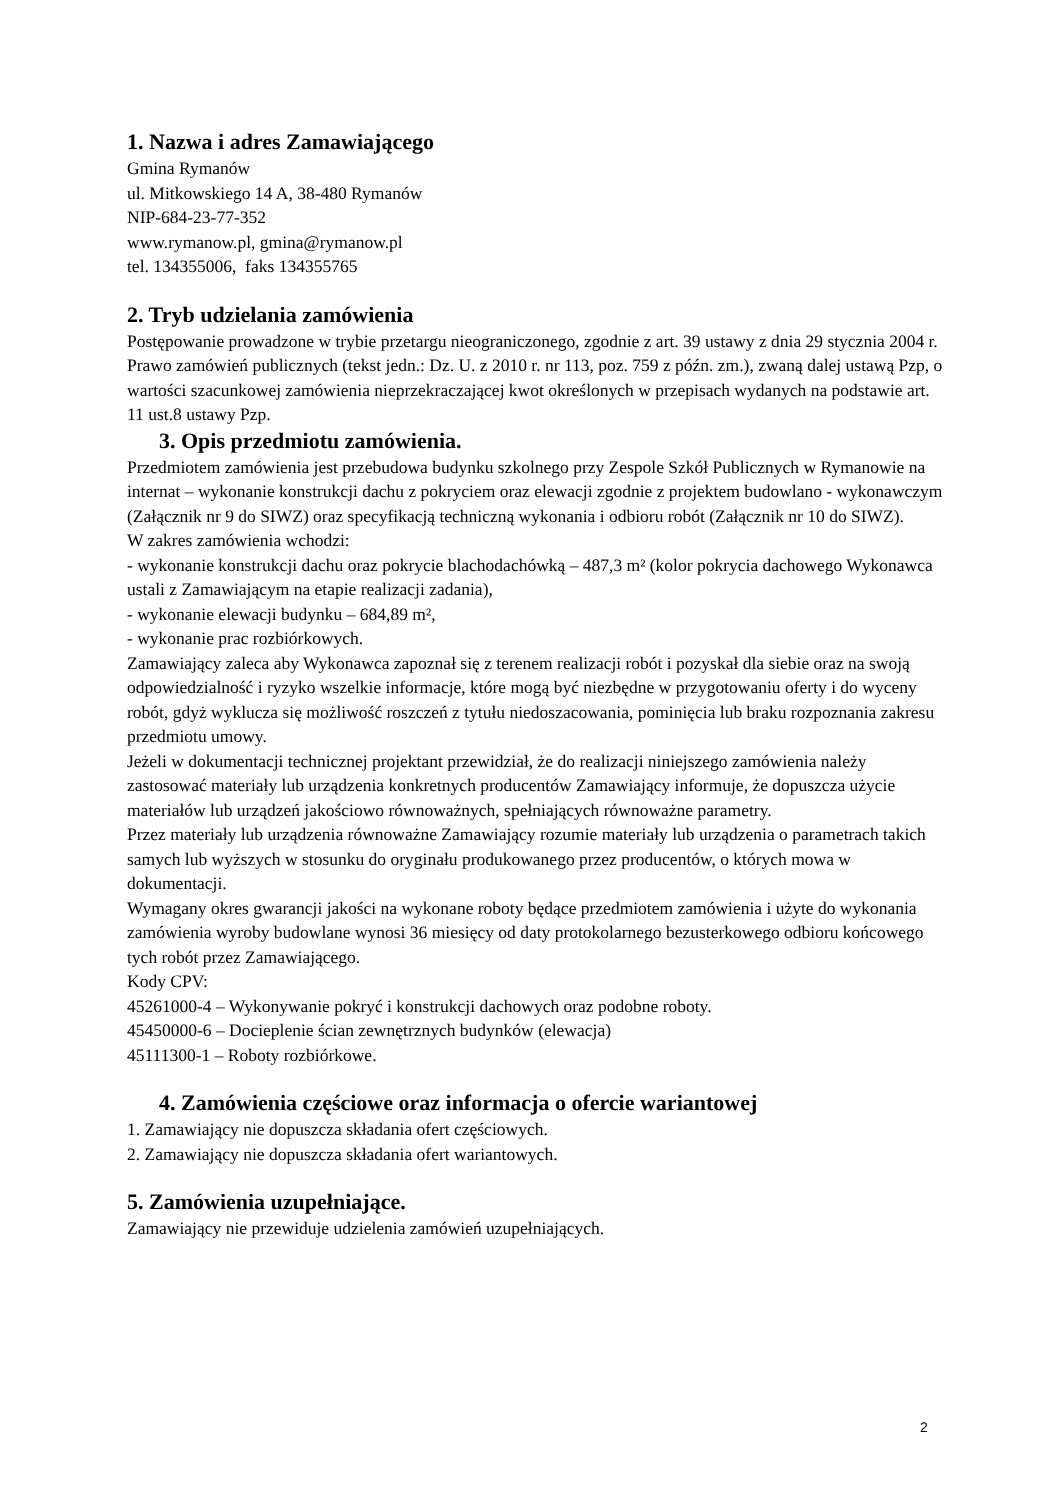1. Nazwa i adres Zamawiającego
Gmina Rymanów
ul. Mitkowskiego 14 A, 38-480 Rymanów
NIP-684-23-77-352
www.rymanow.pl, gmina@rymanow.pl
tel. 134355006, faks 134355765
2. Tryb udzielania zamówienia
Postępowanie prowadzone w trybie przetargu nieograniczonego, zgodnie z art. 39 ustawy z dnia 29 stycznia 2004 r. Prawo zamówień publicznych (tekst jedn.: Dz. U. z 2010 r. nr 113, poz. 759 z późn. zm.), zwaną dalej ustawą Pzp, o wartości szacunkowej zamówienia nieprzekraczającej kwot określonych w przepisach wydanych na podstawie art. 11 ust.8 ustawy Pzp.
3. Opis przedmiotu zamówienia.
Przedmiotem zamówienia jest przebudowa budynku szkolnego przy Zespole Szkół Publicznych w Rymanowie na internat – wykonanie konstrukcji dachu z pokryciem oraz elewacji zgodnie z projektem budowlano - wykonawczym (Załącznik nr 9 do SIWZ) oraz specyfikacją techniczną wykonania i odbioru robót (Załącznik nr 10 do SIWZ).
W zakres zamówienia wchodzi:
- wykonanie konstrukcji dachu oraz pokrycie blachodachówką – 487,3 m² (kolor pokrycia dachowego Wykonawca ustali z Zamawiającym na etapie realizacji zadania),
- wykonanie elewacji budynku – 684,89 m²,
- wykonanie prac rozbiórkowych.
Zamawiający zaleca aby Wykonawca zapoznał się z terenem realizacji robót i pozyskał dla siebie oraz na swoją odpowiedzialność i ryzyko wszelkie informacje, które mogą być niezbędne w przygotowaniu oferty i do wyceny robót, gdyż wyklucza się możliwość roszczeń z tytułu niedoszacowania, pominięcia lub braku rozpoznania zakresu przedmiotu umowy.
Jeżeli w dokumentacji technicznej projektant przewidział, że do realizacji niniejszego zamówienia należy zastosować materiały lub urządzenia konkretnych producentów Zamawiający informuje, że dopuszcza użycie materiałów lub urządzeń jakościowo równoważnych, spełniających równoważne parametry.
Przez materiały lub urządzenia równoważne Zamawiający rozumie materiały lub urządzenia o parametrach takich samych lub wyższych w stosunku do oryginału produkowanego przez producentów, o których mowa w dokumentacji.
Wymagany okres gwarancji jakości na wykonane roboty będące przedmiotem zamówienia i użyte do wykonania zamówienia wyroby budowlane wynosi 36 miesięcy od daty protokolarnego bezusterkowego odbioru końcowego tych robót przez Zamawiającego.
Kody CPV:
45261000-4 – Wykonywanie pokryć i konstrukcji dachowych oraz podobne roboty.
45450000-6 – Docieplenie ścian zewnętrznych budynków (elewacja)
45111300-1 – Roboty rozbiórkowe.
4. Zamówienia częściowe oraz informacja o ofercie wariantowej
1. Zamawiający nie dopuszcza składania ofert częściowych.
2. Zamawiający nie dopuszcza składania ofert wariantowych.
5. Zamówienia uzupełniające.
Zamawiający nie przewiduje udzielenia zamówień uzupełniających.
2